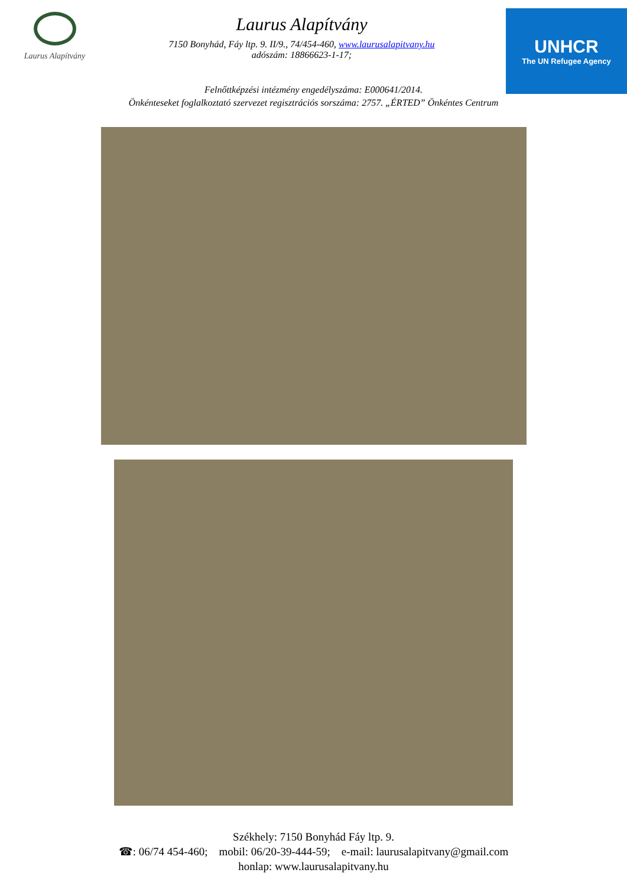Laurus Alapítvány
Laurus Alapítvány
7150 Bonyhád, Fáy ltp. 9. II/9., 74/454-460, www.laurusalapitvany.hu
adószám: 18866623-1-17;
UNHCR
The UN Refugee Agency
Felnőttképzési intézmény engedélyszáma: E000641/2014.
Önkénteseket foglalkoztató szervezet regisztrációs sorszáma: 2757. „ÉRTED” Önkéntes Centrum
Székhely: 7150 Bonyhád Fáy ltp. 9.
☎: 06/74 454-460; mobil: 06/20-39-444-59; e-mail: laurusalapitvany@gmail.com
honlap: www.laurusalapitvany.hu